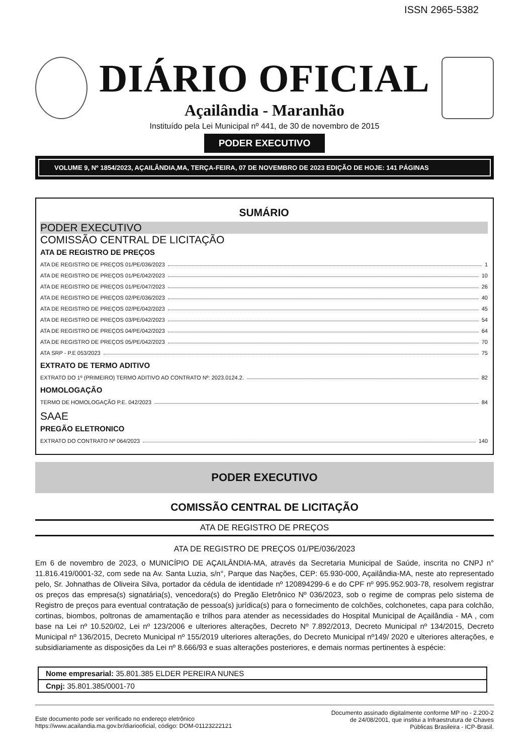ISSN 2965-5382
DIÁRIO OFICIAL
Açailândia - Maranhão
Instituído pela Lei Municipal nº 441, de 30 de novembro de 2015
PODER EXECUTIVO
VOLUME 9, Nº 1854/2023, AÇAILÂNDIA,MA, TERÇA-FEIRA, 07 DE NOVEMBRO DE 2023 EDIÇÃO DE HOJE: 141 PÁGINAS
SUMÁRIO
PODER EXECUTIVO
COMISSÃO CENTRAL DE LICITAÇÃO
ATA DE REGISTRO DE PREÇOS
ATA DE REGISTRO DE PREÇOS 01/PE/036/2023 1
ATA DE REGISTRO DE PREÇOS 01/PE/042/2023 10
ATA DE REGISTRO DE PREÇOS 01/PE/047/2023 26
ATA DE REGISTRO DE PREÇOS 02/PE/036/2023 40
ATA DE REGISTRO DE PREÇOS 02/PE/042/2023 45
ATA DE REGISTRO DE PREÇOS 03/PE/042/2023 54
ATA DE REGISTRO DE PREÇOS 04/PE/042/2023 64
ATA DE REGISTRO DE PREÇOS 05/PE/042/2023 70
ATA SRP - P.E 053/2023 75
EXTRATO DE TERMO ADITIVO
EXTRATO DO 1º (PRIMEIRO) TERMO ADITIVO AO CONTRATO Nº: 2023.0124.2. 82
HOMOLOGAÇÃO
TERMO DE HOMOLOGAÇÃO P.E. 042/2023 84
SAAE
PREGÃO ELETRONICO
EXTRATO DO CONTRATO Nº 064/2023 140
PODER EXECUTIVO
COMISSÃO CENTRAL DE LICITAÇÃO
ATA DE REGISTRO DE PREÇOS
ATA DE REGISTRO DE PREÇOS 01/PE/036/2023
Em 6 de novembro de 2023, o MUNICÍPIO DE AÇAILÂNDIA-MA, através da Secretaria Municipal de Saúde, inscrita no CNPJ n° 11.816.419/0001-32, com sede na Av. Santa Luzia, s/n°, Parque das Nações, CEP: 65.930-000, Açailândia-MA, neste ato representado pelo, Sr. Johnathas de Oliveira Silva, portador da cédula de identidade nº 120894299-6 e do CPF nº 995.952.903-78, resolvem registrar os preços das empresa(s) signatária(s), vencedora(s) do Pregão Eletrônico Nº 036/2023, sob o regime de compras pelo sistema de Registro de preços para eventual contratação de pessoa(s) jurídica(s) para o fornecimento de colchões, colchonetes, capa para colchão, cortinas, biombos, poltronas de amamentação e trilhos para atender as necessidades do Hospital Municipal de Açailândia - MA , com base na Lei nº 10.520/02, Lei nº 123/2006 e ulteriores alterações, Decreto Nº 7.892/2013, Decreto Municipal nº 134/2015, Decreto Municipal nº 136/2015, Decreto Municipal nº 155/2019 ulteriores alterações, do Decreto Municipal nº149/ 2020 e ulteriores alterações, e subsidiariamente as disposições da Lei nº 8.666/93 e suas alterações posteriores, e demais normas pertinentes à espécie:
| Nome empresarial: 35.801.385 ELDER PEREIRA NUNES |
| Cnpj: 35.801.385/0001-70 |
Este documento pode ser verificado no endereço eletrônico
https://www.acailandia.ma.gov.br/diariooficial, código: DOM-01123222121
Documento assinado digitalmente conforme MP no - 2.200-2
de 24/08/2001, que institui a Infraestrutura de Chaves
Públicas Brasileira - ICP-Brasil.